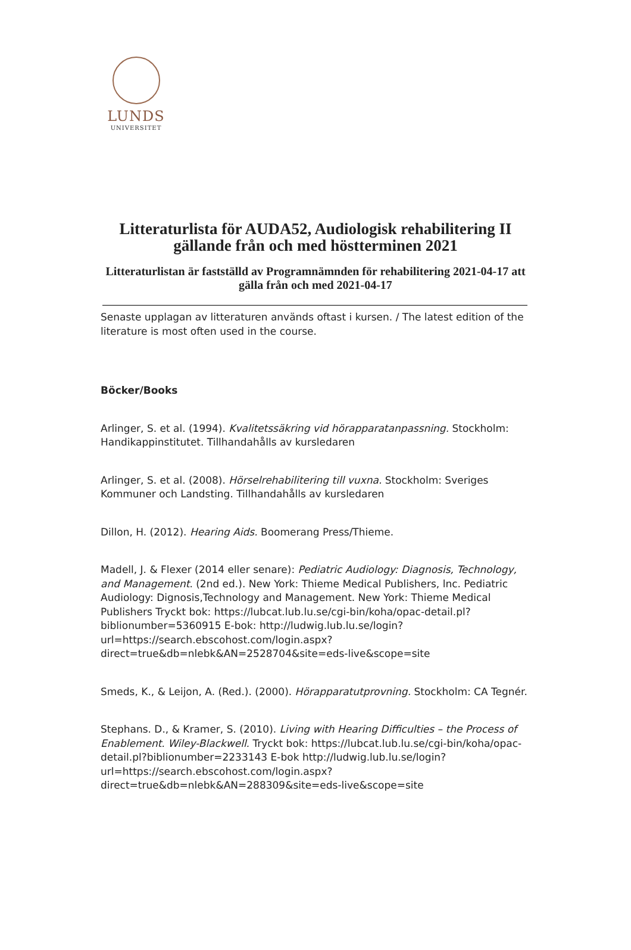LUNDS
UNIVERSITET
Litteraturlista för AUDA52, Audiologisk rehabilitering II
gällande från och med höstterminen 2021
Litteraturlistan är fastställd av Programnämnden för rehabilitering 2021-04-17 att gälla från och med 2021-04-17
Senaste upplagan av litteraturen används oftast i kursen. / The latest edition of the literature is most often used in the course.
Böcker/Books
Arlinger, S. et al. (1994). Kvalitetssäkring vid hörapparatanpassning. Stockholm: Handikappinstitutet. Tillhandahålls av kursledaren
Arlinger, S. et al. (2008). Hörselrehabilitering till vuxna. Stockholm: Sveriges Kommuner och Landsting. Tillhandahålls av kursledaren
Dillon, H. (2012). Hearing Aids. Boomerang Press/Thieme.
Madell, J. & Flexer (2014 eller senare): Pediatric Audiology: Diagnosis, Technology, and Management. (2nd ed.). New York: Thieme Medical Publishers, lnc. Pediatric Audiology: Dignosis,Technology and Management. New York: Thieme Medical Publishers Tryckt bok: https://lubcat.lub.lu.se/cgi-bin/koha/opac-detail.pl?biblionumber=5360915 E-bok: http://ludwig.lub.lu.se/login?url=https://search.ebscohost.com/login.aspx?direct=true&db=nlebk&AN=2528704&site=eds-live&scope=site
Smeds, K., & Leijon, A. (Red.). (2000). Hörapparatutprovning. Stockholm: CA Tegnér.
Stephans. D., & Kramer, S. (2010). Living with Hearing Difficulties – the Process of Enablement. Wiley-Blackwell. Tryckt bok: https://lubcat.lub.lu.se/cgi-bin/koha/opac-detail.pl?biblionumber=2233143 E-bok http://ludwig.lub.lu.se/login?url=https://search.ebscohost.com/login.aspx?direct=true&db=nlebk&AN=288309&site=eds-live&scope=site